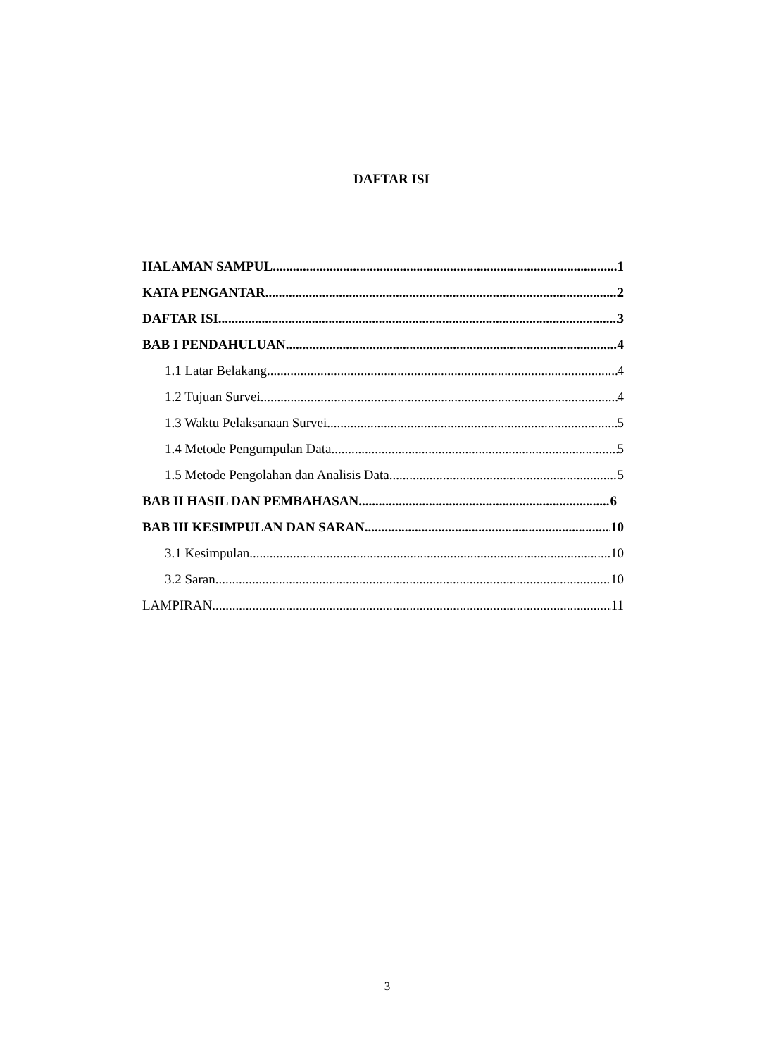DAFTAR ISI
HALAMAN SAMPUL 1
KATA PENGANTAR 2
DAFTAR ISI 3
BAB I PENDAHULUAN 4
1.1 Latar Belakang 4
1.2 Tujuan Survei 4
1.3 Waktu Pelaksanaan Survei 5
1.4 Metode Pengumpulan Data 5
1.5 Metode Pengolahan dan Analisis Data 5
BAB II HASIL DAN PEMBAHASAN 6
BAB III KESIMPULAN DAN SARAN 10
3.1 Kesimpulan 10
3.2 Saran 10
LAMPIRAN 11
3